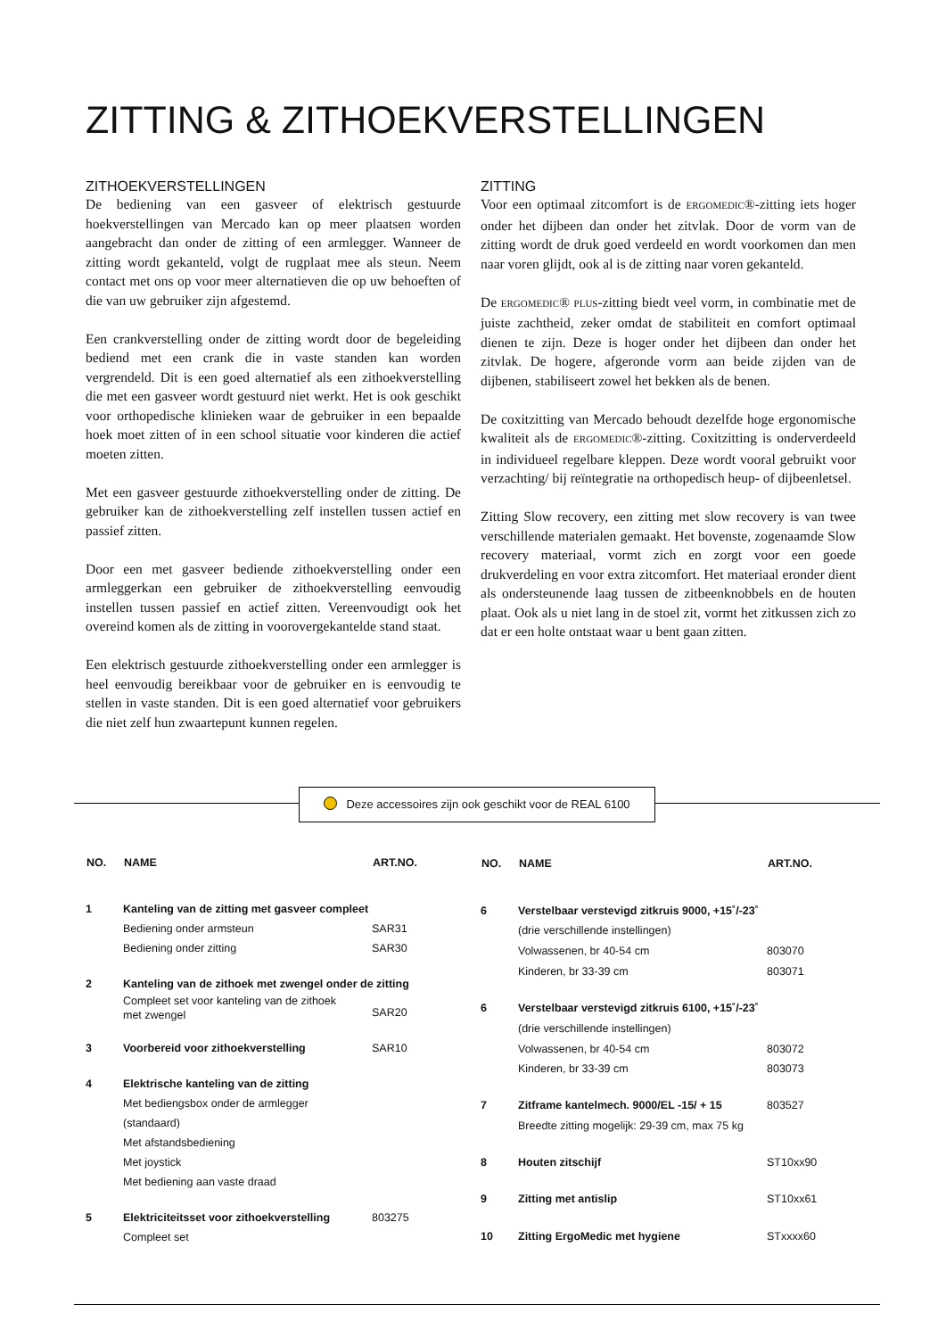ZITTING & ZITHOEKVERSTELLINGEN
ZITHOEKVERSTELLINGEN
De bediening van een gasveer of elektrisch gestuurde hoekverstellingen van Mercado kan op meer plaatsen worden aangebracht dan onder de zitting of een armlegger. Wanneer de zitting wordt gekanteld, volgt de rugplaat mee als steun. Neem contact met ons op voor meer alternatieven die op uw behoeften of die van uw gebruiker zijn afgestemd.
Een crankverstelling onder de zitting wordt door de begeleiding bediend met een crank die in vaste standen kan worden vergrendeld. Dit is een goed alternatief als een zithoekverstelling die met een gasveer wordt gestuurd niet werkt. Het is ook geschikt voor orthopedische klinieken waar de gebruiker in een bepaalde hoek moet zitten of in een school situatie voor kinderen die actief moeten zitten.
Met een gasveer gestuurde zithoekverstelling onder de zitting. De gebruiker kan de zithoekverstelling zelf instellen tussen actief en passief zitten.
Door een met gasveer bediende zithoekverstelling onder een armleggerkan een gebruiker de zithoekverstelling eenvoudig instellen tussen passief en actief zitten. Vereenvoudigt ook het overeind komen als de zitting in voorovergekantelde stand staat.
Een elektrisch gestuurde zithoekverstelling onder een armlegger is heel eenvoudig bereikbaar voor de gebruiker en is eenvoudig te stellen in vaste standen. Dit is een goed alternatief voor gebruikers die niet zelf hun zwaartepunt kunnen regelen.
ZITTING
Voor een optimaal zitcomfort is de ERGOMEDIC®-zitting iets hoger onder het dijbeen dan onder het zitvlak. Door de vorm van de zitting wordt de druk goed verdeeld en wordt voorkomen dan men naar voren glijdt, ook al is de zitting naar voren gekanteld.
De ERGOMEDIC® PLUS-zitting biedt veel vorm, in combinatie met de juiste zachtheid, zeker omdat de stabiliteit en comfort optimaal dienen te zijn. Deze is hoger onder het dijbeen dan onder het zitvlak. De hogere, afgeronde vorm aan beide zijden van de dijbenen, stabiliseert zowel het bekken als de benen.
De coxitzitting van Mercado behoudt dezelfde hoge ergonomische kwaliteit als de ERGOMEDIC®-zitting. Coxitzitting is onderverdeeld in individueel regelbare kleppen. Deze wordt vooral gebruikt voor verzachting/ bij reïntegratie na orthopedisch heup- of dijbeenletsel.
Zitting Slow recovery, een zitting met slow recovery is van twee verschillende materialen gemaakt. Het bovenste, zogenaamde Slow recovery materiaal, vormt zich en zorgt voor een goede drukverdeling en voor extra zitcomfort. Het materiaal eronder dient als ondersteunende laag tussen de zitbeenknobbels en de houten plaat. Ook als u niet lang in de stoel zit, vormt het zitkussen zich zo dat er een holte ontstaat waar u bent gaan zitten.
Deze accessoires zijn ook geschikt voor de REAL 6100
| NO. | NAME | ART.NO. |
| --- | --- | --- |
| 1 | Kanteling van de zitting met gasveer compleet | |
| | Bediening onder armsteun | SAR31 |
| | Bediening onder zitting | SAR30 |
| 2 | Kanteling van de zithoek met zwengel onder de zitting | |
| | Compleet set voor kanteling van de zithoek met zwengel | SAR20 |
| 3 | Voorbereid voor zithoekverstelling | SAR10 |
| 4 | Elektrische kanteling van de zitting | |
| | Met bediengsbox onder de armlegger (standaard) Met afstandsbediening Met joystick Met bediening aan vaste draad | |
| 5 | Elektriciteitsset voor zithoekverstelling | 803275 |
| | Compleet set | |
| NO. | NAME | ART.NO. |
| --- | --- | --- |
| 6 | Verstelbaar verstevigd zitkruis 9000, +15˚/-23˚ | |
| | (drie verschillende instellingen) | |
| | Volwassenen, br 40-54 cm | 803070 |
| | Kinderen, br 33-39 cm | 803071 |
| 6 | Verstelbaar verstevigd zitkruis 6100, +15˚/-23˚ | |
| | (drie verschillende instellingen) | |
| | Volwassenen, br 40-54 cm | 803072 |
| | Kinderen, br 33-39 cm | 803073 |
| 7 | Zitframe kantelmech. 9000/EL -15/ + 15 | 803527 |
| | Breedte zitting mogelijk: 29-39 cm, max 75 kg | |
| 8 | Houten zitschijf | ST10xx90 |
| 9 | Zitting met antislip | ST10xx61 |
| 10 | Zitting ErgoMedic met hygiene | STxxxx60 |